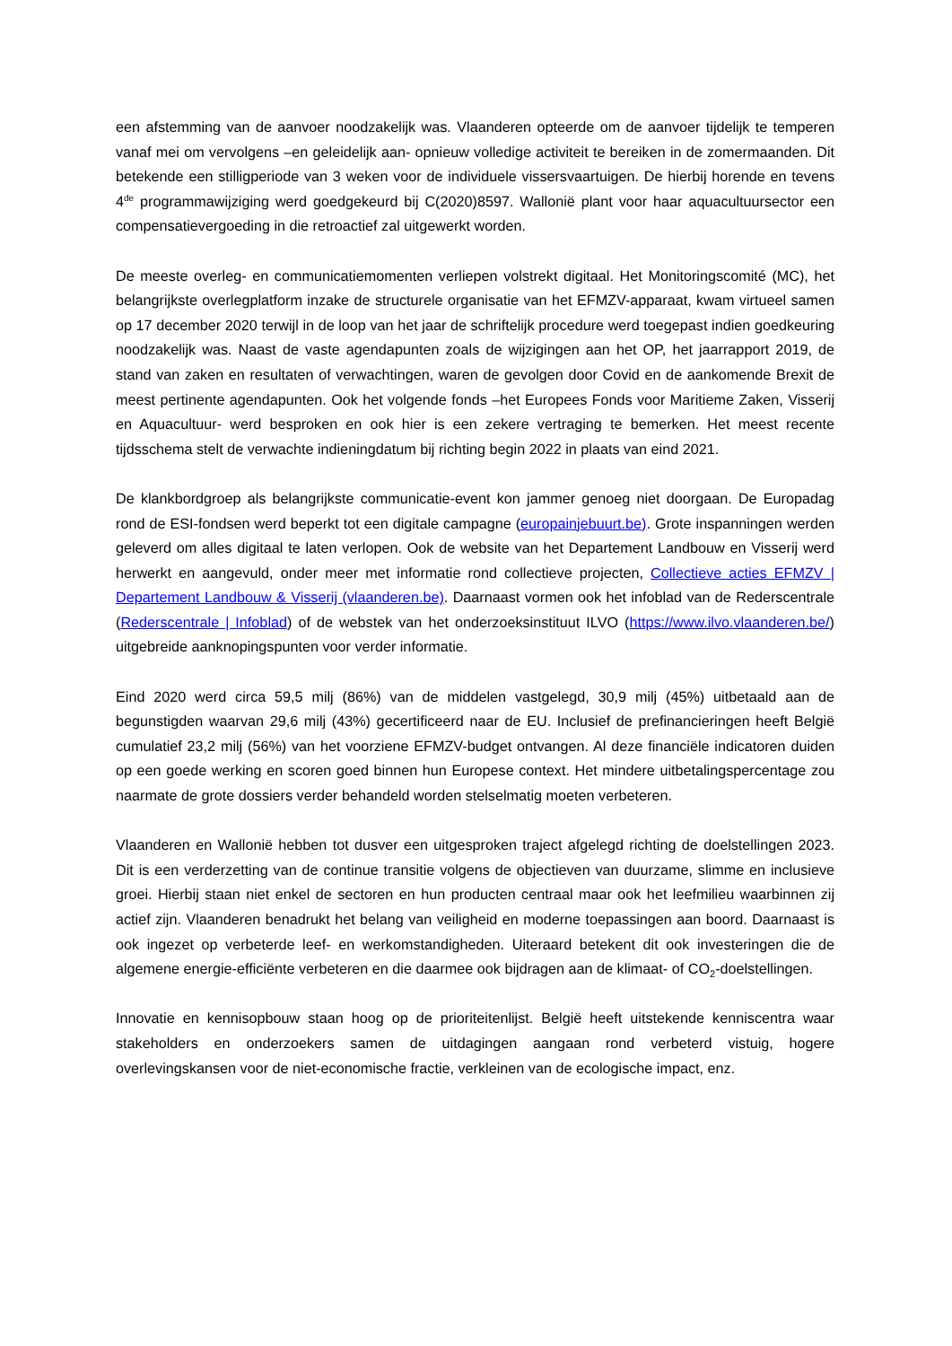een afstemming van de aanvoer noodzakelijk was. Vlaanderen opteerde om de aanvoer tijdelijk te temperen vanaf mei om vervolgens –en geleidelijk aan- opnieuw volledige activiteit te bereiken in de zomermaanden. Dit betekende een stilligperiode van 3 weken voor de individuele vissersvaartuigen. De hierbij horende en tevens 4<sup>de</sup> programmawijziging werd goedgekeurd bij C(2020)8597. Wallonië plant voor haar aquacultuursector een compensatievergoeding in die retroactief zal uitgewerkt worden.
De meeste overleg- en communicatiemomenten verliepen volstrekt digitaal. Het Monitoringscomité (MC), het belangrijkste overlegplatform inzake de structurele organisatie van het EFMZV-apparaat, kwam virtueel samen op 17 december 2020 terwijl in de loop van het jaar de schriftelijk procedure werd toegepast indien goedkeuring noodzakelijk was. Naast de vaste agendapunten zoals de wijzigingen aan het OP, het jaarrapport 2019, de stand van zaken en resultaten of verwachtingen, waren de gevolgen door Covid en de aankomende Brexit de meest pertinente agendapunten. Ook het volgende fonds –het Europees Fonds voor Maritieme Zaken, Visserij en Aquacultuur- werd besproken en ook hier is een zekere vertraging te bemerken. Het meest recente tijdsschema stelt de verwachte indieningdatum bij richting begin 2022 in plaats van eind 2021.
De klankbordgroep als belangrijkste communicatie-event kon jammer genoeg niet doorgaan. De Europadag rond de ESI-fondsen werd beperkt tot een digitale campagne (europainjebuurt.be). Grote inspanningen werden geleverd om alles digitaal te laten verlopen. Ook de website van het Departement Landbouw en Visserij werd herwerkt en aangevuld, onder meer met informatie rond collectieve projecten, Collectieve acties EFMZV | Departement Landbouw & Visserij (vlaanderen.be). Daarnaast vormen ook het infoblad van de Rederscentrale (Rederscentrale | Infoblad) of de webstek van het onderzoeksinstituut ILVO (https://www.ilvo.vlaanderen.be/) uitgebreide aanknopingspunten voor verder informatie.
Eind 2020 werd circa 59,5 milj (86%) van de middelen vastgelegd, 30,9 milj (45%) uitbetaald aan de begunstigden waarvan 29,6 milj (43%) gecertificeerd naar de EU. Inclusief de prefinancieringen heeft België cumulatief 23,2 milj (56%) van het voorziene EFMZV-budget ontvangen. Al deze financiële indicatoren duiden op een goede werking en scoren goed binnen hun Europese context. Het mindere uitbetalingspercentage zou naarmate de grote dossiers verder behandeld worden stelselmatig moeten verbeteren.
Vlaanderen en Wallonië hebben tot dusver een uitgesproken traject afgelegd richting de doelstellingen 2023. Dit is een verderzetting van de continue transitie volgens de objectieven van duurzame, slimme en inclusieve groei. Hierbij staan niet enkel de sectoren en hun producten centraal maar ook het leefmilieu waarbinnen zij actief zijn. Vlaanderen benadrukt het belang van veiligheid en moderne toepassingen aan boord. Daarnaast is ook ingezet op verbeterde leef- en werkomstandigheden. Uiteraard betekent dit ook investeringen die de algemene energie-efficiënte verbeteren en die daarmee ook bijdragen aan de klimaat- of CO<sub>2</sub>-doelstellingen.
Innovatie en kennisopbouw staan hoog op de prioriteitenlijst. België heeft uitstekende kenniscentra waar stakeholders en onderzoekers samen de uitdagingen aangaan rond verbeterd vistuig, hogere overlevingskansen voor de niet-economische fractie, verkleinen van de ecologische impact, enz.